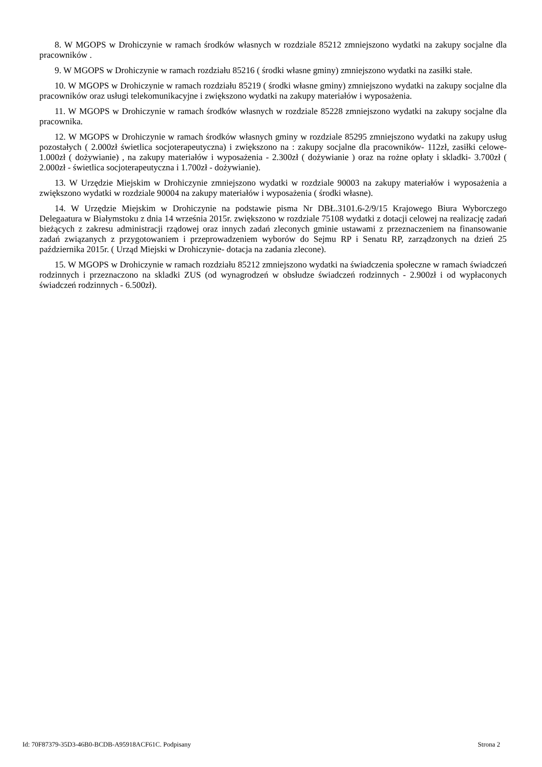8. W MGOPS w Drohiczynie w ramach środków własnych w rozdziale 85212 zmniejszono wydatki na zakupy socjalne dla pracowników .
9. W MGOPS w Drohiczynie w ramach rozdziału 85216 ( środki własne gminy) zmniejszono wydatki na zasiłki stałe.
10. W MGOPS w Drohiczynie w ramach rozdziału 85219 ( środki własne gminy) zmniejszono wydatki na zakupy socjalne dla pracowników oraz usługi telekomunikacyjne i zwiększono wydatki na zakupy materiałów i wyposażenia.
11. W MGOPS w Drohiczynie w ramach środków własnych w rozdziale 85228 zmniejszono wydatki na zakupy socjalne dla pracownika.
12. W MGOPS w Drohiczynie w ramach środków własnych gminy w rozdziale 85295 zmniejszono wydatki na zakupy usług pozostałych ( 2.000zł świetlica socjoterapeutyczna) i zwiększono na : zakupy socjalne dla pracowników- 112zł, zasiłki celowe-1.000zł ( dożywianie) , na zakupy materiałów i wyposażenia - 2.300zł ( dożywianie ) oraz na rożne opłaty i skladki- 3.700zł ( 2.000zł - świetlica socjoterapeutyczna i 1.700zł - dożywianie).
13. W Urzędzie Miejskim w Drohiczynie zmniejszono wydatki w rozdziale 90003 na zakupy materiałów i wyposażenia a zwiększono wydatki w rozdziale 90004 na zakupy materiałów i wyposażenia ( środki własne).
14. W Urzędzie Miejskim w Drohiczynie na podstawie pisma Nr DBŁ.3101.6-2/9/15 Krajowego Biura Wyborczego Delegaatura w Białymstoku z dnia 14 września 2015r. zwiększono w rozdziale 75108 wydatki z dotacji celowej na realizację zadań bieżących z zakresu administracji rządowej oraz innych zadań zleconych gminie ustawami z przeznaczeniem na finansowanie zadań związanych z przygotowaniem i przeprowadzeniem wyborów do Sejmu RP i Senatu RP, zarządzonych na dzień 25 października 2015r. ( Urząd Miejski w Drohiczynie- dotacja na zadania zlecone).
15. W MGOPS w Drohiczynie w ramach rozdziału 85212 zmniejszono wydatki na świadczenia społeczne w ramach świadczeń rodzinnych i przeznaczono na skladki ZUS (od wynagrodzeń w obsłudze świadczeń rodzinnych - 2.900zł i od wypłaconych świadczeń rodzinnych - 6.500zł).
Id: 70F87379-35D3-46B0-BCDB-A95918ACF61C. Podpisany Strona 2